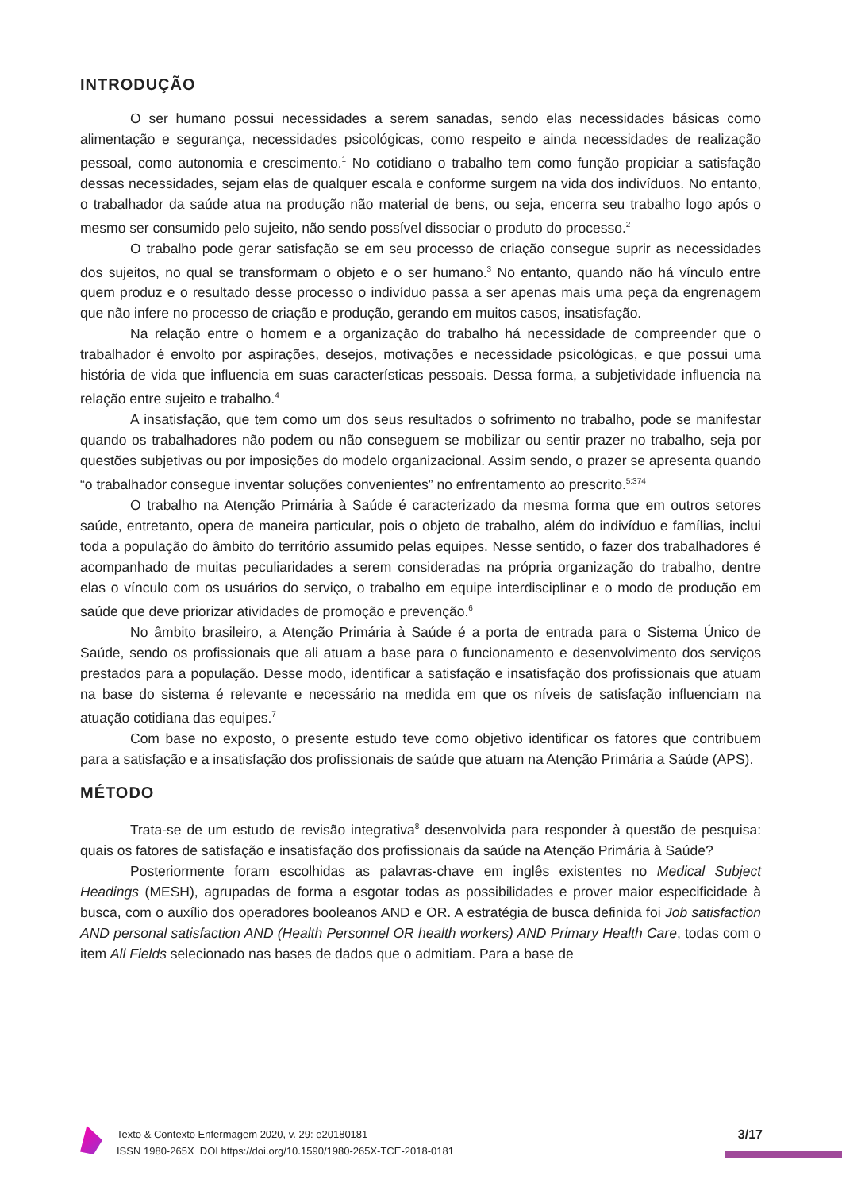INTRODUÇÃO
O ser humano possui necessidades a serem sanadas, sendo elas necessidades básicas como alimentação e segurança, necessidades psicológicas, como respeito e ainda necessidades de realização pessoal, como autonomia e crescimento.<sup>1</sup> No cotidiano o trabalho tem como função propiciar a satisfação dessas necessidades, sejam elas de qualquer escala e conforme surgem na vida dos indivíduos. No entanto, o trabalhador da saúde atua na produção não material de bens, ou seja, encerra seu trabalho logo após o mesmo ser consumido pelo sujeito, não sendo possível dissociar o produto do processo.<sup>2</sup>
O trabalho pode gerar satisfação se em seu processo de criação consegue suprir as necessidades dos sujeitos, no qual se transformam o objeto e o ser humano.<sup>3</sup> No entanto, quando não há vínculo entre quem produz e o resultado desse processo o indivíduo passa a ser apenas mais uma peça da engrenagem que não infere no processo de criação e produção, gerando em muitos casos, insatisfação.
Na relação entre o homem e a organização do trabalho há necessidade de compreender que o trabalhador é envolto por aspirações, desejos, motivações e necessidade psicológicas, e que possui uma história de vida que influencia em suas características pessoais. Dessa forma, a subjetividade influencia na relação entre sujeito e trabalho.<sup>4</sup>
A insatisfação, que tem como um dos seus resultados o sofrimento no trabalho, pode se manifestar quando os trabalhadores não podem ou não conseguem se mobilizar ou sentir prazer no trabalho, seja por questões subjetivas ou por imposições do modelo organizacional. Assim sendo, o prazer se apresenta quando “o trabalhador consegue inventar soluções convenientes” no enfrentamento ao prescrito.<sup>5:374</sup>
O trabalho na Atenção Primária à Saúde é caracterizado da mesma forma que em outros setores saúde, entretanto, opera de maneira particular, pois o objeto de trabalho, além do indivíduo e famílias, inclui toda a população do âmbito do território assumido pelas equipes. Nesse sentido, o fazer dos trabalhadores é acompanhado de muitas peculiaridades a serem consideradas na própria organização do trabalho, dentre elas o vínculo com os usuários do serviço, o trabalho em equipe interdisciplinar e o modo de produção em saúde que deve priorizar atividades de promoção e prevenção.<sup>6</sup>
No âmbito brasileiro, a Atenção Primária à Saúde é a porta de entrada para o Sistema Único de Saúde, sendo os profissionais que ali atuam a base para o funcionamento e desenvolvimento dos serviços prestados para a população. Desse modo, identificar a satisfação e insatisfação dos profissionais que atuam na base do sistema é relevante e necessário na medida em que os níveis de satisfação influenciam na atuação cotidiana das equipes.<sup>7</sup>
Com base no exposto, o presente estudo teve como objetivo identificar os fatores que contribuem para a satisfação e a insatisfação dos profissionais de saúde que atuam na Atenção Primária a Saúde (APS).
MÉTODO
Trata-se de um estudo de revisão integrativa<sup>8</sup> desenvolvida para responder à questão de pesquisa: quais os fatores de satisfação e insatisfação dos profissionais da saúde na Atenção Primária à Saúde?
Posteriormente foram escolhidas as palavras-chave em inglês existentes no Medical Subject Headings (MESH), agrupadas de forma a esgotar todas as possibilidades e prover maior especificidade à busca, com o auxílio dos operadores booleanos AND e OR. A estratégia de busca definida foi Job satisfaction AND personal satisfaction AND (Health Personnel OR health workers) AND Primary Health Care, todas com o item All Fields selecionado nas bases de dados que o admitiam. Para a base de
Texto & Contexto Enfermagem 2020, v. 29: e20180181
ISSN 1980-265X DOI https://doi.org/10.1590/1980-265X-TCE-2018-0181
3/17